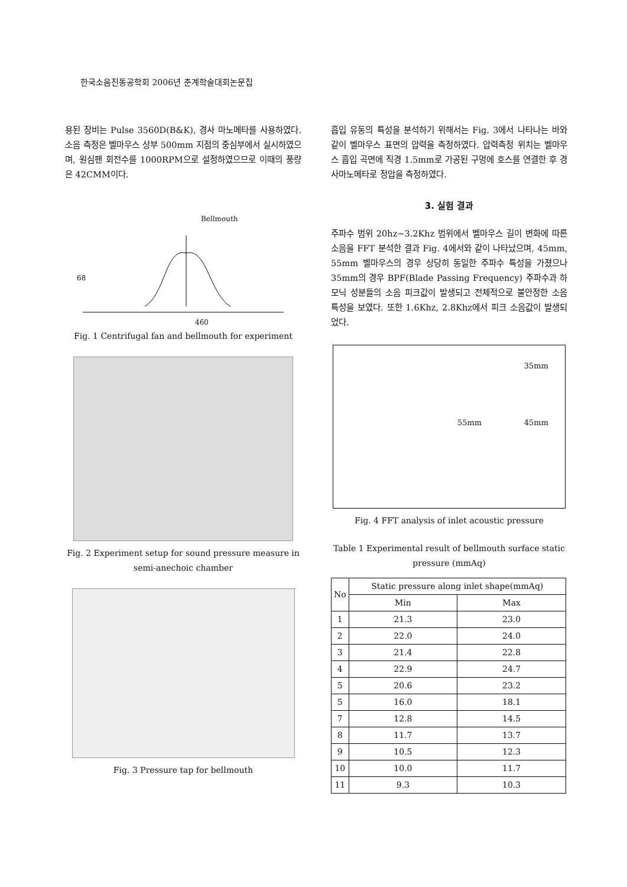한국소음진동공학회 2006년 춘계학술대회논문집
용된 장비는 Pulse 3560D(B&K), 경사 마노메타를 사용하였다. 소음 측정은 벨마우스 상부 500mm 지점의 중심부에서 실시하였으며, 원심팬 회전수를 1000RPM으로 설정하였으므로 이때의 풍량은 42CMM이다.
Bellmouth
460
68
Fig. 1 Centrifugal fan and bellmouth for experiment
Fig. 2 Experiment setup for sound pressure measure in semi-anechoic chamber
Fig. 3 Pressure tap for bellmouth
흡입 유동의 특성을 분석하기 위해서는 Fig. 3에서 나타나는 바와 같이 벨마우스 표면의 압력을 측정하였다. 압력측정 위치는 벨마우스 흡입 곡면에 직경 1.5mm로 가공된 구멍에 호스를 연결한 후 경사마노메타로 정압을 측정하였다.
3. 실험 결과
주파수 범위 20hz~3.2Khz 범위에서 벨마우스 길이 변화에 따른 소음을 FFT 분석한 결과 Fig. 4에서와 같이 나타났으며, 45mm, 55mm 벨마우스의 경우 상당히 동일한 주파수 특성을 가졌으나 35mm의 경우 BPF(Blade Passing Frequency) 주파수과 하모닉 성분들의 소음 피크값이 발생되고 전체적으로 불안정한 소음 특성을 보였다. 또한 1.6Khz, 2.8Khz에서 피크 소음값이 발생되었다.
35mm
55mm 45mm
Fig. 4 FFT analysis of inlet acoustic pressure
Table 1 Experimental result of bellmouth surface static pressure (mmAq)
| No | Static pressure along inlet shape(mmAq) | |
| --- | --- | --- |
| | Min | Max |
| 1 | 21.3 | 23.0 |
| 2 | 22.0 | 24.0 |
| 3 | 21.4 | 22.8 |
| 4 | 22.9 | 24.7 |
| 5 | 20.6 | 23.2 |
| 5 | 16.0 | 18.1 |
| 7 | 12.8 | 14.5 |
| 8 | 11.7 | 13.7 |
| 9 | 10.5 | 12.3 |
| 10 | 10.0 | 11.7 |
| 11 | 9.3 | 10.3 |